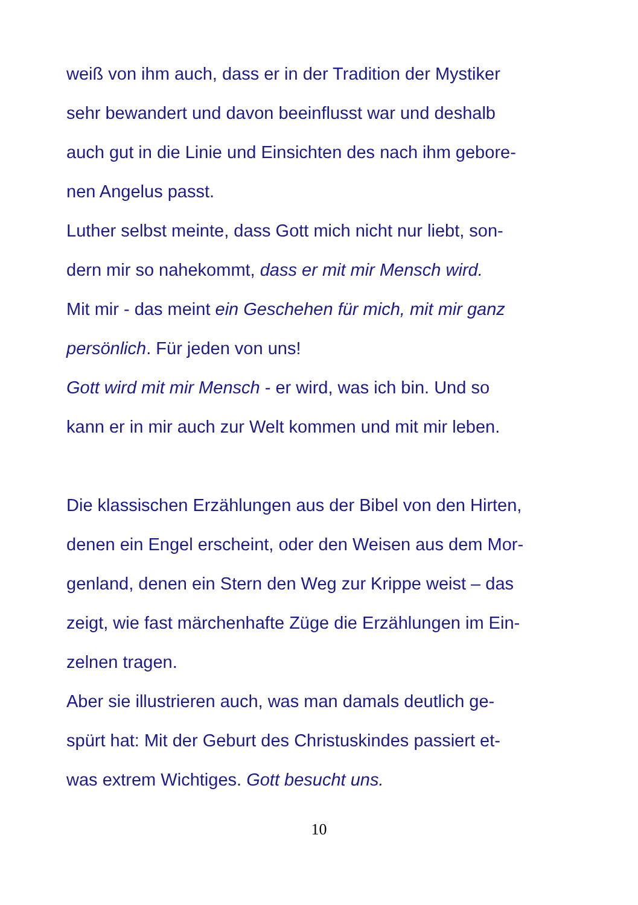weiß von ihm auch, dass er in der Tradition der Mystiker
sehr bewandert und davon beeinflusst war und deshalb
auch gut in die Linie und Einsichten des nach ihm gebore-
nen Angelus passt.
Luther selbst meinte, dass Gott mich nicht nur liebt, son-
dern mir so nahekommt, dass er mit mir Mensch wird.
Mit mir - das meint ein Geschehen für mich, mit mir ganz
persönlich. Für jeden von uns!
Gott wird mit mir Mensch - er wird, was ich bin. Und so
kann er in mir auch zur Welt kommen und mit mir leben.
Die klassischen Erzählungen aus der Bibel von den Hirten,
denen ein Engel erscheint, oder den Weisen aus dem Mor-
genland, denen ein Stern den Weg zur Krippe weist – das
zeigt, wie fast märchenhafte Züge die Erzählungen im Ein-
zelnen tragen.
Aber sie illustrieren auch, was man damals deutlich ge-
spürt hat: Mit der Geburt des Christuskindes passiert et-
was extrem Wichtiges. Gott besucht uns.
10